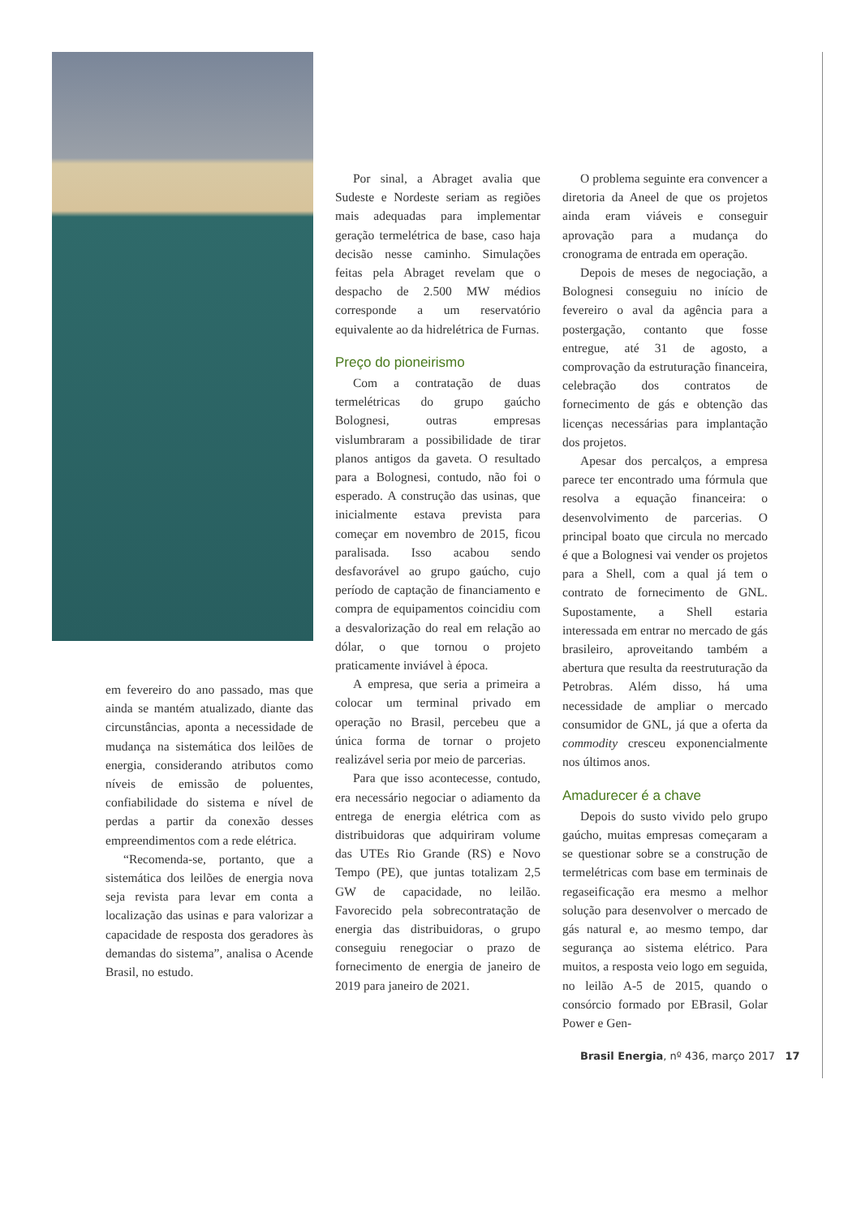em fevereiro do ano passado, mas que ainda se mantém atualizado, diante das circunstâncias, aponta a necessidade de mudança na sistemática dos leilões de energia, considerando atributos como níveis de emissão de poluentes, confiabilidade do sistema e nível de perdas a partir da conexão desses empreendimentos com a rede elétrica.
“Recomenda-se, portanto, que a sistemática dos leilões de energia nova seja revista para levar em conta a localização das usinas e para valorizar a capacidade de resposta dos geradores às demandas do sistema”, analisa o Acende Brasil, no estudo.
Por sinal, a Abraget avalia que Sudeste e Nordeste seriam as regiões mais adequadas para implementar geração termelétrica de base, caso haja decisão nesse caminho. Simulações feitas pela Abraget revelam que o despacho de 2.500 MW médios corresponde a um reservatório equivalente ao da hidrelétrica de Furnas.
Preço do pioneirismo
Com a contratação de duas termelétricas do grupo gaúcho Bolognesi, outras empresas vislumbraram a possibilidade de tirar planos antigos da gaveta. O resultado para a Bolognesi, contudo, não foi o esperado. A construção das usinas, que inicialmente estava prevista para começar em novembro de 2015, ficou paralisada. Isso acabou sendo desfavorável ao grupo gaúcho, cujo período de captação de financiamento e compra de equipamentos coincidiu com a desvalorização do real em relação ao dólar, o que tornou o projeto praticamente inviável à época.
A empresa, que seria a primeira a colocar um terminal privado em operação no Brasil, percebeu que a única forma de tornar o projeto realizável seria por meio de parcerias.
Para que isso acontecesse, contudo, era necessário negociar o adiamento da entrega de energia elétrica com as distribuidoras que adquiriram volume das UTEs Rio Grande (RS) e Novo Tempo (PE), que juntas totalizam 2,5 GW de capacidade, no leilão. Favorecido pela sobrecontratação de energia das distribuidoras, o grupo conseguiu renegociar o prazo de fornecimento de energia de janeiro de 2019 para janeiro de 2021.
O problema seguinte era convencer a diretoria da Aneel de que os projetos ainda eram viáveis e conseguir aprovação para a mudança do cronograma de entrada em operação.
Depois de meses de negociação, a Bolognesi conseguiu no início de fevereiro o aval da agência para a postergação, contanto que fosse entregue, até 31 de agosto, a comprovação da estruturação financeira, celebração dos contratos de fornecimento de gás e obtenção das licenças necessárias para implantação dos projetos.
Apesar dos percalços, a empresa parece ter encontrado uma fórmula que resolva a equação financeira: o desenvolvimento de parcerias. O principal boato que circula no mercado é que a Bolognesi vai vender os projetos para a Shell, com a qual já tem o contrato de fornecimento de GNL. Supostamente, a Shell estaria interessada em entrar no mercado de gás brasileiro, aproveitando também a abertura que resulta da reestruturação da Petrobras. Além disso, há uma necessidade de ampliar o mercado consumidor de GNL, já que a oferta da commodity cresceu exponencialmente nos últimos anos.
Amadurecer é a chave
Depois do susto vivido pelo grupo gaúcho, muitas empresas começaram a se questionar sobre se a construção de termelétricas com base em terminais de regaseificação era mesmo a melhor solução para desenvolver o mercado de gás natural e, ao mesmo tempo, dar segurança ao sistema elétrico. Para muitos, a resposta veio logo em seguida, no leilão A-5 de 2015, quando o consórcio formado por EBrasil, Golar Power e Gen-
Brasil Energia, nº 436, março 2017 17